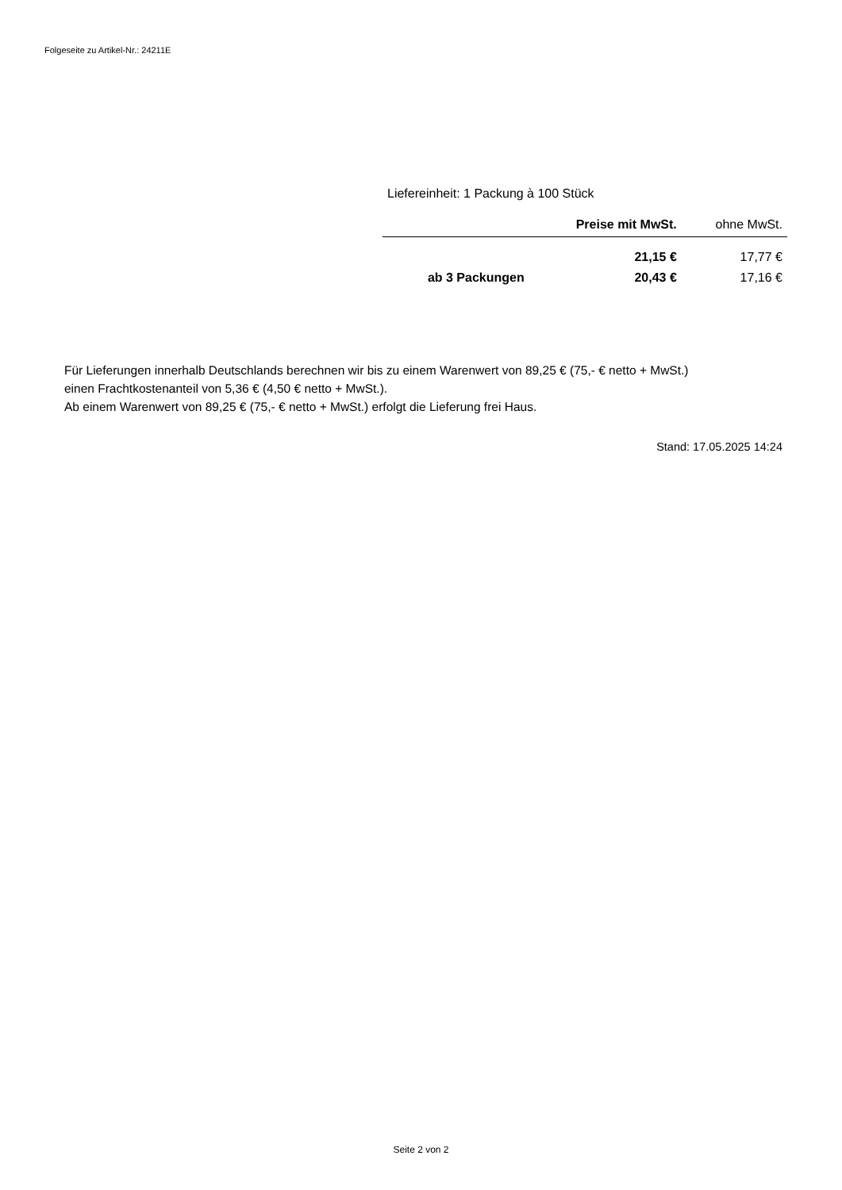Folgeseite zu Artikel-Nr.: 24211E
Liefereinheit: 1 Packung à 100 Stück
| | Preise mit MwSt. | ohne MwSt. |
| --- | --- | --- |
| | 21,15 € | 17,77 € |
| ab 3 Packungen | 20,43 € | 17,16 € |
Für Lieferungen innerhalb Deutschlands berechnen wir bis zu einem Warenwert von 89,25 € (75,- € netto + MwSt.)
einen Frachtkostenanteil von 5,36 € (4,50 € netto + MwSt.).
Ab einem Warenwert von 89,25 € (75,- € netto + MwSt.) erfolgt die Lieferung frei Haus.
Stand: 17.05.2025 14:24
Seite 2 von 2